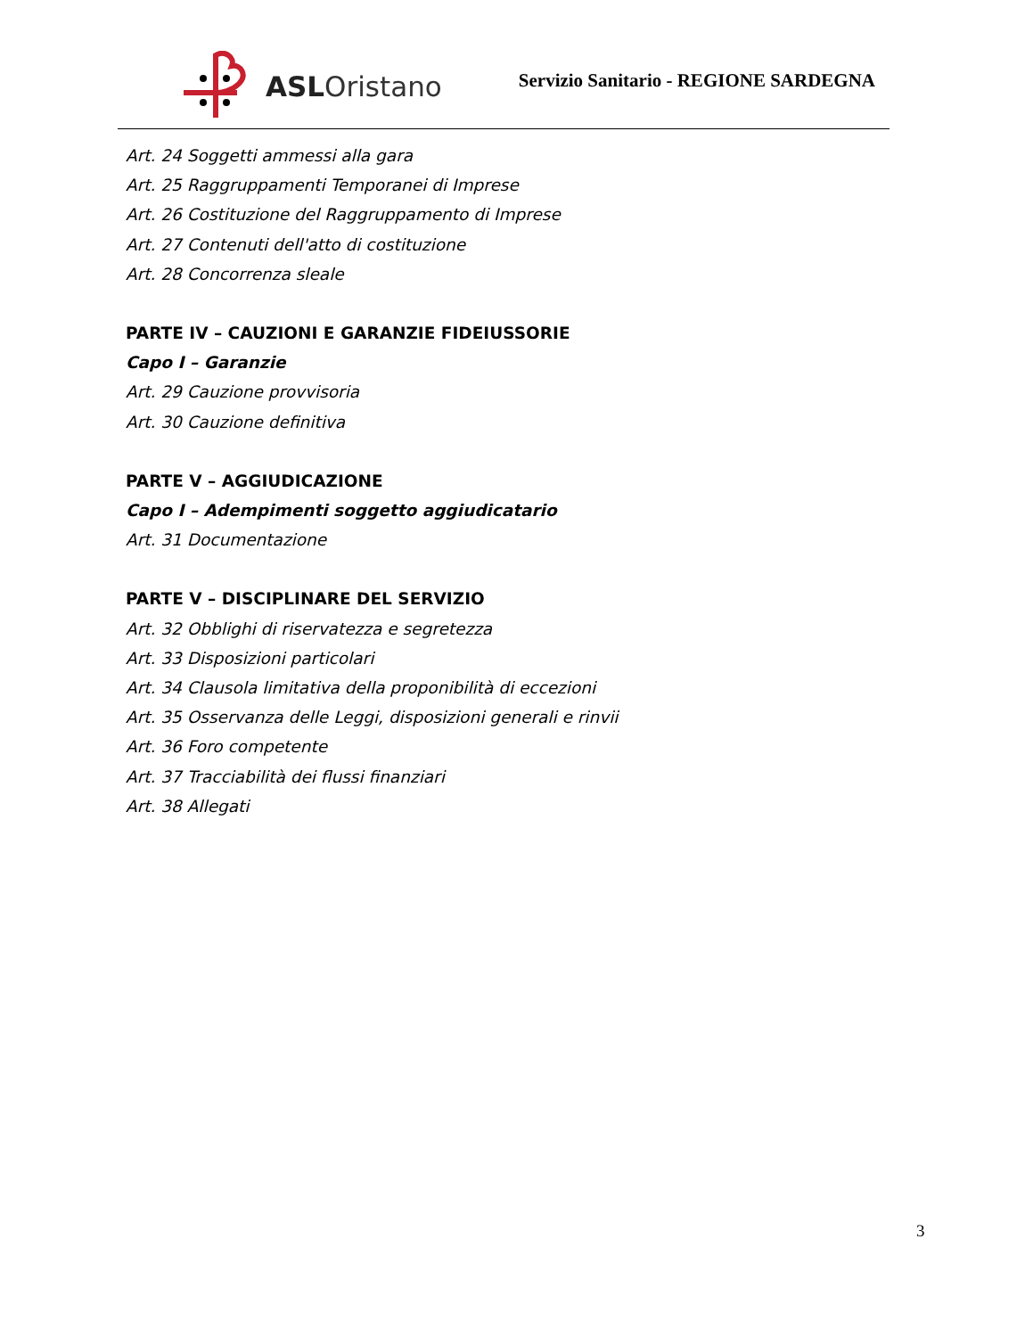ASLOristano
Servizio Sanitario - REGIONE SARDEGNA
Art. 24 Soggetti ammessi alla gara
Art. 25 Raggruppamenti Temporanei di Imprese
Art. 26 Costituzione del Raggruppamento di Imprese
Art. 27 Contenuti dell'atto di costituzione
Art. 28 Concorrenza sleale
PARTE IV – CAUZIONI E GARANZIE FIDEIUSSORIE
Capo I – Garanzie
Art. 29 Cauzione provvisoria
Art. 30 Cauzione definitiva
PARTE V – AGGIUDICAZIONE
Capo I – Adempimenti soggetto aggiudicatario
Art. 31 Documentazione
PARTE V – DISCIPLINARE DEL SERVIZIO
Art. 32 Obblighi di riservatezza e segretezza
Art. 33 Disposizioni particolari
Art. 34 Clausola limitativa della proponibilità di eccezioni
Art. 35 Osservanza delle Leggi, disposizioni generali e rinvii
Art. 36 Foro competente
Art. 37 Tracciabilità dei flussi finanziari
Art. 38 Allegati
3